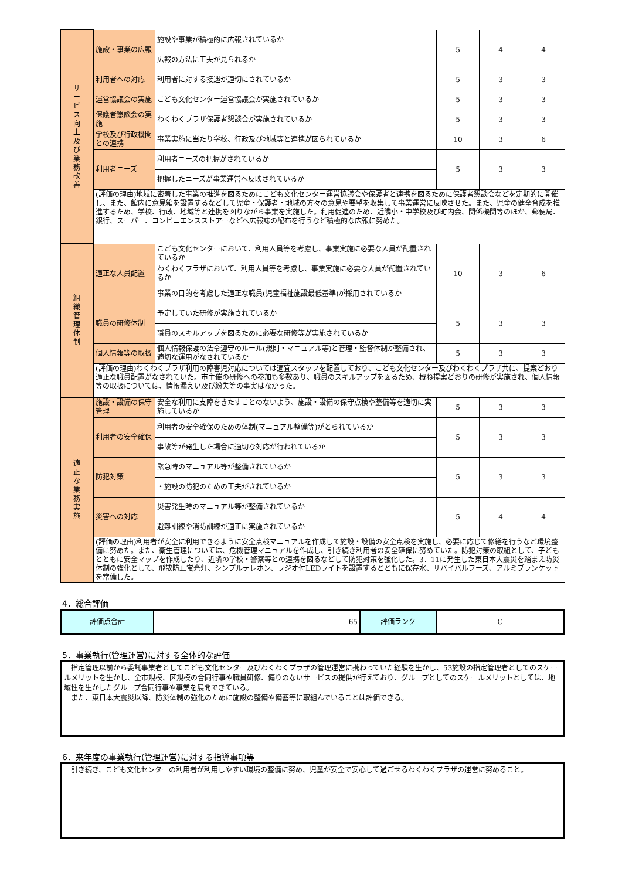| サ ー ビ ス 向 上 及 び 業 務 改 善 | 施設・事業の広報 | 施設や事業が積極的に広報されているか | 5 | 4 | 4 |
| | | 広報の方法に工夫が見られるか | | | |
| | 利用者への対応 | 利用者に対する接遇が適切にされているか | 5 | 3 | 3 |
| | 運営協議会の実施 | こども文化センター運営協議会が実施されているか | 5 | 3 | 3 |
| | 保護者懇談会の実施 | わくわくプラザ保護者懇談会が実施されているか | 5 | 3 | 3 |
| | 学校及び行政機関との連携 | 事業実施に当たり学校、行政及び地域等と連携が図られているか | 10 | 3 | 6 |
| | 利用者ニーズ | 利用者ニーズの把握がされているか | 5 | 3 | 3 |
| | | 把握したニーズが事業運営へ反映されているか | | | |
| | (評価の理由)地域に密着した事業の推進を図るためにこども文化センター運営協議会や保護者と連携を図るために保護者懇談会などを定期的に開催し、また、館内に意見箱を設置するなどして児童・保護者・地域の方々の意見や要望を収集して事業運営に反映させた。また、児童の健全育成を推進するため、学校、行政、地域等と連携を図りながら事業を実施した。利用促進のため、近隣小・中学校及び町内会、関係機関等のほか、郵便局、銀行、スーパー、コンビニエンスストアーなどへ広報誌の配布を行うなど積極的な広報に努めた。 | | | | |
| 組 織 管 理 体 制 | 適正な人員配置 | こども文化センターにおいて、利用人員等を考慮し、事業実施に必要な人員が配置されているか | 10 | 3 | 6 |
| | | わくわくプラザにおいて、利用人員等を考慮し、事業実施に必要な人員が配置されているか | | | |
| | | 事業の目的を考慮した適正な職員(児童福祉施設最低基準)が採用されているか | | | |
| | 職員の研修体制 | 予定していた研修が実施されているか | 5 | 3 | 3 |
| | | 職員のスキルアップを図るために必要な研修等が実施されているか | | | |
| | 個人情報等の取扱 | 個人情報保護の法令遵守のルール(規則・マニュアル等)と管理・監督体制が整備され、適切な運用がなされているか | 5 | 3 | 3 |
| | (評価の理由)わくわくプラザ利用の障害児対応については適宜スタッフを配置しており、こども文化センター及びわくわくプラザ共に、提案どおり適正な職員配置がなされていた。市主催の研修への参加も多数あり、職員のスキルアップを図るため、概ね提案どおりの研修が実施され、個人情報等の取扱については、情報漏えい及び紛失等の事実はなかった。 | | | | |
| 適 正 な 業 務 実 施 | 施設・設備の保守管理 | 安全な利用に支障をきたすことのないよう、施設・設備の保守点検や整備等を適切に実施しているか | 5 | 3 | 3 |
| | 利用者の安全確保 | 利用者の安全確保のための体制(マニュアル整備等)がとられているか | 5 | 3 | 3 |
| | | 事故等が発生した場合に適切な対応が行われているか | | | |
| | 防犯対策 | 緊急時のマニュアル等が整備されているか | 5 | 3 | 3 |
| | | ・施設の防犯のための工夫がされているか | | | |
| | 災害への対応 | 災害発生時のマニュアル等が整備されているか | 5 | 4 | 4 |
| | | 避難訓練や消防訓練が適正に実施されているか | | | |
| | (評価の理由)利用者が安全に利用できるように安全点検マニュアルを作成して施設・設備の安全点検を実施し、必要に応じて修繕を行うなど環境整備に努めた。また、衛生管理については、危機管理マニュアルを作成し、引き続き利用者の安全確保に努めていた。防犯対策の取組として、子どもとともに安全マップを作成したり、近隣の学校・警察等との連携を図るなどして防犯対策を強化した。3．11に発生した東日本大震災を踏まえ防災体制の強化として、飛散防止蛍光灯、シンプルテレホン、ラジオ付LEDライトを設置するとともに保存水、サバイバルフーズ、アルミブランケットを常備した。 | | | | |
4．総合評価
| 評価点合計 | 65 | 評価ランク | C |
5．事業執行(管理運営)に対する全体的な評価
　指定管理以前から委託事業者としてこども文化センター及びわくわくプラザの管理運営に携わっていた経験を生かし、53施設の指定管理者としてのスケールメリットを生かし、全市規模、区規模の合同行事や職員研修、偏りのないサービスの提供が行えており、グループとしてのスケールメリットとしては、地域性を生かしたグループ合同行事や事業を展開できている。
　また、東日本大震災以降、防災体制の強化のために施設の整備や備蓄等に取組んでいることは評価できる。
6．来年度の事業執行(管理運営)に対する指導事項等
　引き続き、こども文化センターの利用者が利用しやすい環境の整備に努め、児童が安全で安心して過ごせるわくわくプラザの運営に努めること。